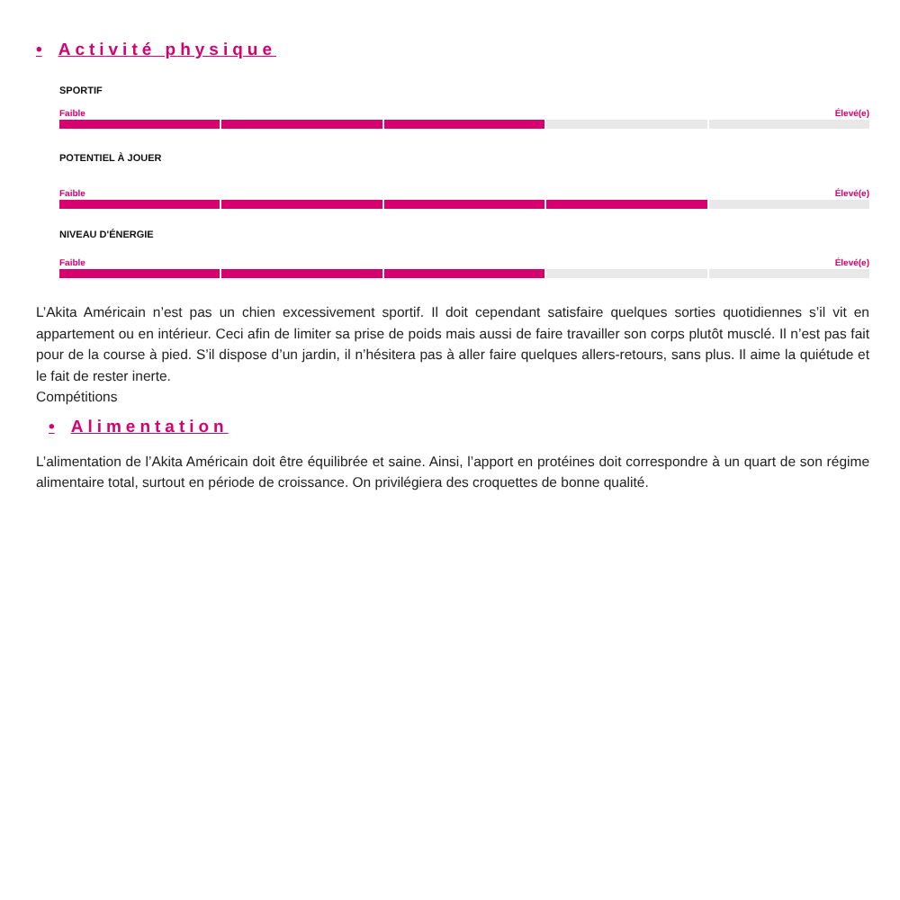• Activité physique
SPORTIF
Faible Élevé(e)
POTENTIEL À JOUER
Faible Élevé(e)
NIVEAU D'ÉNERGIE
Faible Élevé(e)
L’Akita Américain n’est pas un chien excessivement sportif. Il doit cependant satisfaire quelques sorties quotidiennes s’il vit en appartement ou en intérieur. Ceci afin de limiter sa prise de poids mais aussi de faire travailler son corps plutôt musclé. Il n’est pas fait pour de la course à pied. S’il dispose d’un jardin, il n’hésitera pas à aller faire quelques allers-retours, sans plus. Il aime la quiétude et le fait de rester inerte.
Compétitions
• Alimentation
L’alimentation de l’Akita Américain doit être équilibrée et saine. Ainsi, l’apport en protéines doit correspondre à un quart de son régime alimentaire total, surtout en période de croissance. On privilégiera des croquettes de bonne qualité.